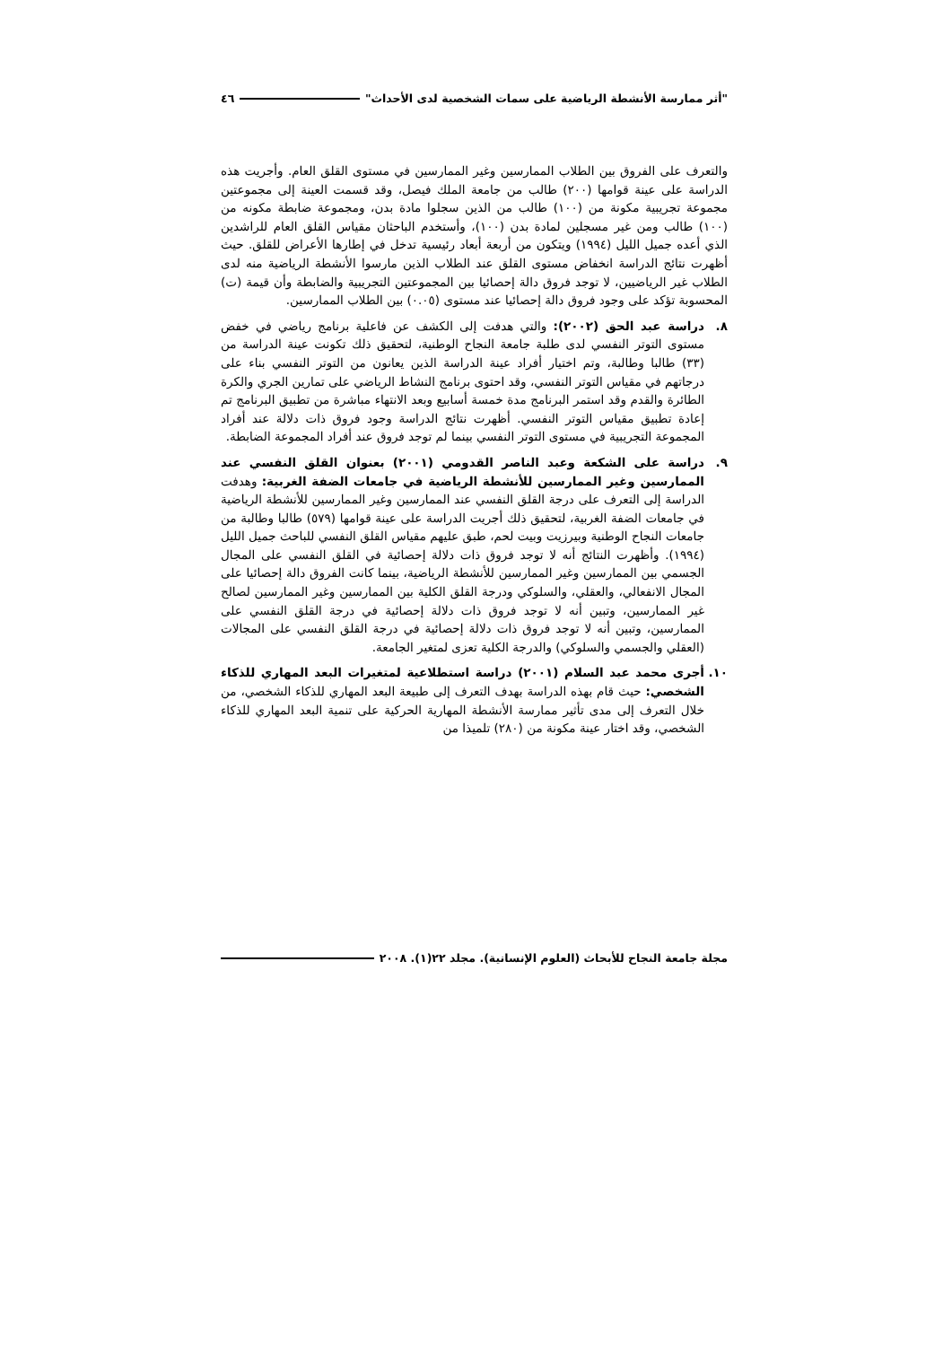"أثر ممارسة الأنشطة الرياضية على سمات الشخصية لدى الأحداث" ٤٦
والتعرف على الفروق بين الطلاب الممارسين وغير الممارسين في مستوى القلق العام. وأجريت هذه الدراسة على عينة قوامها (٢٠٠) طالب من جامعة الملك فيصل، وقد قسمت العينة إلى مجموعتين مجموعة تجريبية مكونة من (١٠٠) طالب من الذين سجلوا مادة بدن، ومجموعة ضابطة مكونه من (١٠٠) طالب ومن غير مسجلين لمادة بدن (١٠٠)، وأستخدم الباحثان مقياس القلق العام للراشدين الذي أعده جميل الليل (١٩٩٤) ويتكون من أربعة أبعاد رئيسية تدخل في إطارها الأعراض للقلق. حيث أظهرت نتائج الدراسة انخفاض مستوى القلق عند الطلاب الذين مارسوا الأنشطة الرياضية منه لدى الطلاب غير الرياضيين، لا توجد فروق دالة إحصائيا بين المجموعتين التجريبية والضابطة وأن قيمة (ت) المحسوبة تؤكد على وجود فروق دالة إحصائيا عند مستوى (٠.٠٥) بين الطلاب الممارسين.
٨. دراسة عبد الحق (٢٠٠٢): والتي هدفت إلى الكشف عن فاعلية برنامج رياضي في خفض مستوى التوتر النفسي لدى طلبة جامعة النجاح الوطنية، لتحقيق ذلك تكونت عينة الدراسة من (٣٣) طالبا وطالبة، وتم اختيار أفراد عينة الدراسة الذين يعانون من التوتر النفسي بناء على درجاتهم في مقياس التوتر النفسي، وقد احتوى برنامج النشاط الرياضي على تمارين الجري والكرة الطائرة والقدم وقد استمر البرنامج مدة خمسة أسابيع وبعد الانتهاء مباشرة من تطبيق البرنامج تم إعادة تطبيق مقياس التوتر النفسي. أظهرت نتائج الدراسة وجود فروق ذات دلالة عند أفراد المجموعة التجريبية في مستوى التوتر النفسي بينما لم توجد فروق عند أفراد المجموعة الضابطة.
٩. دراسة على الشكعة وعبد الناصر القدومي (٢٠٠١) بعنوان القلق النفسي عند الممارسين وغير الممارسين للأنشطة الرياضية في جامعات الضفة الغربية: وهدفت الدراسة إلى التعرف على درجة القلق النفسي عند الممارسين وغير الممارسين للأنشطة الرياضية في جامعات الضفة الغربية، لتحقيق ذلك أجريت الدراسة على عينة قوامها (٥٧٩) طالبا وطالبة من جامعات النجاح الوطنية وبيرزيت وبيت لحم، طبق عليهم مقياس القلق النفسي للباحث جميل الليل (١٩٩٤). وأظهرت النتائج أنه لا توجد فروق ذات دلالة إحصائية في القلق النفسي على المجال الجسمي بين الممارسين وغير الممارسين للأنشطة الرياضية، بينما كانت الفروق دالة إحصائيا على المجال الانفعالي، والعقلي، والسلوكي ودرجة القلق الكلية بين الممارسين وغير الممارسين لصالح غير الممارسين، وتبين أنه لا توجد فروق ذات دلالة إحصائية في درجة القلق النفسي على الممارسين، وتبين أنه لا توجد فروق ذات دلالة إحصائية في درجة القلق النفسي على المجالات (العقلي والجسمي والسلوكي) والدرجة الكلية تعزى لمتغير الجامعة.
١٠. أجرى محمد عبد السلام (٢٠٠١) دراسة استطلاعية لمتغيرات البعد المهاري للذكاء الشخصي: حيث قام بهذه الدراسة بهدف التعرف إلى طبيعة البعد المهاري للذكاء الشخصي، من خلال التعرف إلى مدى تأثير ممارسة الأنشطة المهارية الحركية على تنمية البعد المهاري للذكاء الشخصي، وقد اختار عينة مكونة من (٢٨٠) تلميذا من
مجلة جامعة النجاح للأبحاث (العلوم الإنسانية). مجلد ٢٢(١). ٢٠٠٨